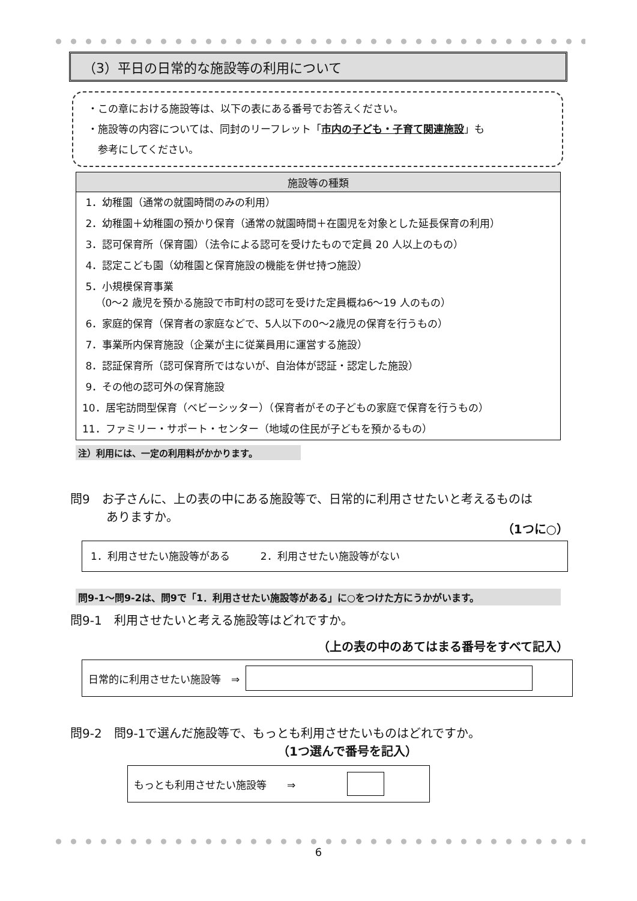（3）平日の日常的な施設等の利用について
・この章における施設等は、以下の表にある番号でお答えください。
・施設等の内容については、同封のリーフレット「市内の子ども・子育て関連施設」も
　参考にしてください。
| 施設等の種類 |
| --- |
| 1．幼稚園（通常の就園時間のみの利用） |
| 2．幼稚園＋幼稚園の預かり保育（通常の就園時間＋在園児を対象とした延長保育の利用） |
| 3．認可保育所（保育園）（法令による認可を受けたもので定員 20 人以上のもの） |
| 4．認定こども園（幼稚園と保育施設の機能を併せ持つ施設） |
| 5．小規模保育事業 （0～2 歳児を預かる施設で市町村の認可を受けた定員概ね6～19 人のもの） |
| 6．家庭的保育（保育者の家庭などで、5人以下の0～2歳児の保育を行うもの） |
| 7．事業所内保育施設（企業が主に従業員用に運営する施設） |
| 8．認証保育所（認可保育所ではないが、自治体が認証・認定した施設） |
| 9．その他の認可外の保育施設 |
| 10．居宅訪問型保育（ベビーシッター）（保育者がその子どもの家庭で保育を行うもの） |
| 11．ファミリー・サポート・センター（地域の住民が子どもを預かるもの） |
注）利用には、一定の利用料がかかります。
問9　お子さんに、上の表の中にある施設等で、日常的に利用させたいと考えるものは
　　　ありますか。
（1つに○）
1．利用させたい施設等がある　　　2．利用させたい施設等がない
問9-1～問9-2は、問9で「1．利用させたい施設等がある」に○をつけた方にうかがいます。
問9-1　利用させたいと考える施設等はどれですか。
（上の表の中のあてはまる番号をすべて記入）
日常的に利用させたい施設等　⇒
問9-2　問9-1で選んだ施設等で、もっとも利用させたいものはどれですか。
（1つ選んで番号を記入）
もっとも利用させたい施設等　　⇒
6